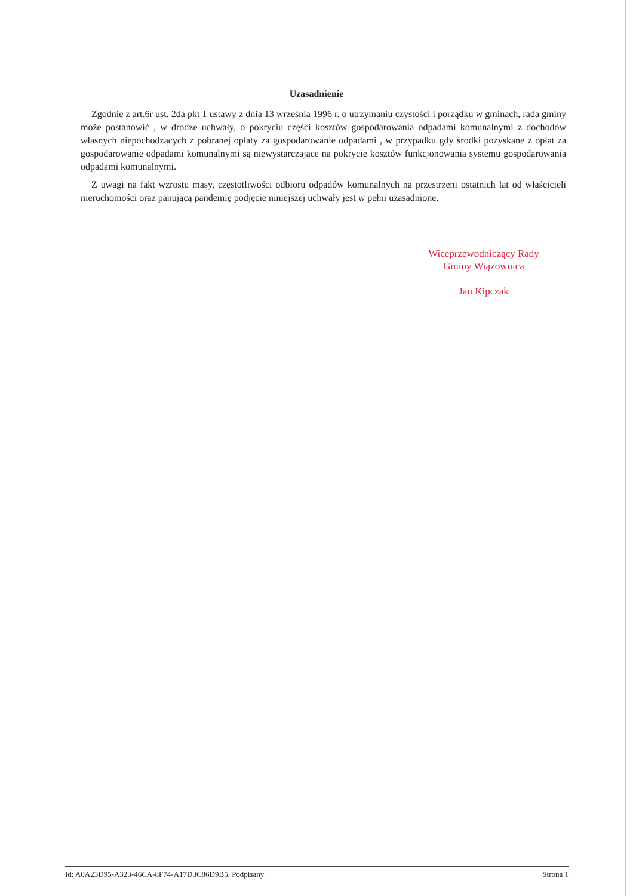Uzasadnienie
Zgodnie z art.6r ust. 2da pkt 1 ustawy z dnia 13 września 1996 r. o utrzymaniu czystości i porządku w gminach, rada gminy może postanowić , w drodze uchwały, o pokryciu części kosztów gospodarowania odpadami komunalnymi z dochodów własnych niepochodzących z pobranej opłaty za gospodarowanie odpadami , w przypadku gdy środki pozyskane z opłat za gospodarowanie odpadami komunalnymi są niewystarczające na pokrycie kosztów funkcjonowania systemu gospodarowania odpadami komunalnymi.
Z uwagi na fakt wzrostu masy, częstotliwości odbioru odpadów komunalnych na przestrzeni ostatnich lat od właścicieli nieruchomości oraz panującą pandemię podjęcie niniejszej uchwały jest w pełni uzasadnione.
Wiceprzewodniczący Rady
Gminy Wiązownica
Jan Kipczak
Id: A0A23D95-A323-46CA-8F74-A17D3C86D9B5. Podpisany Strona 1